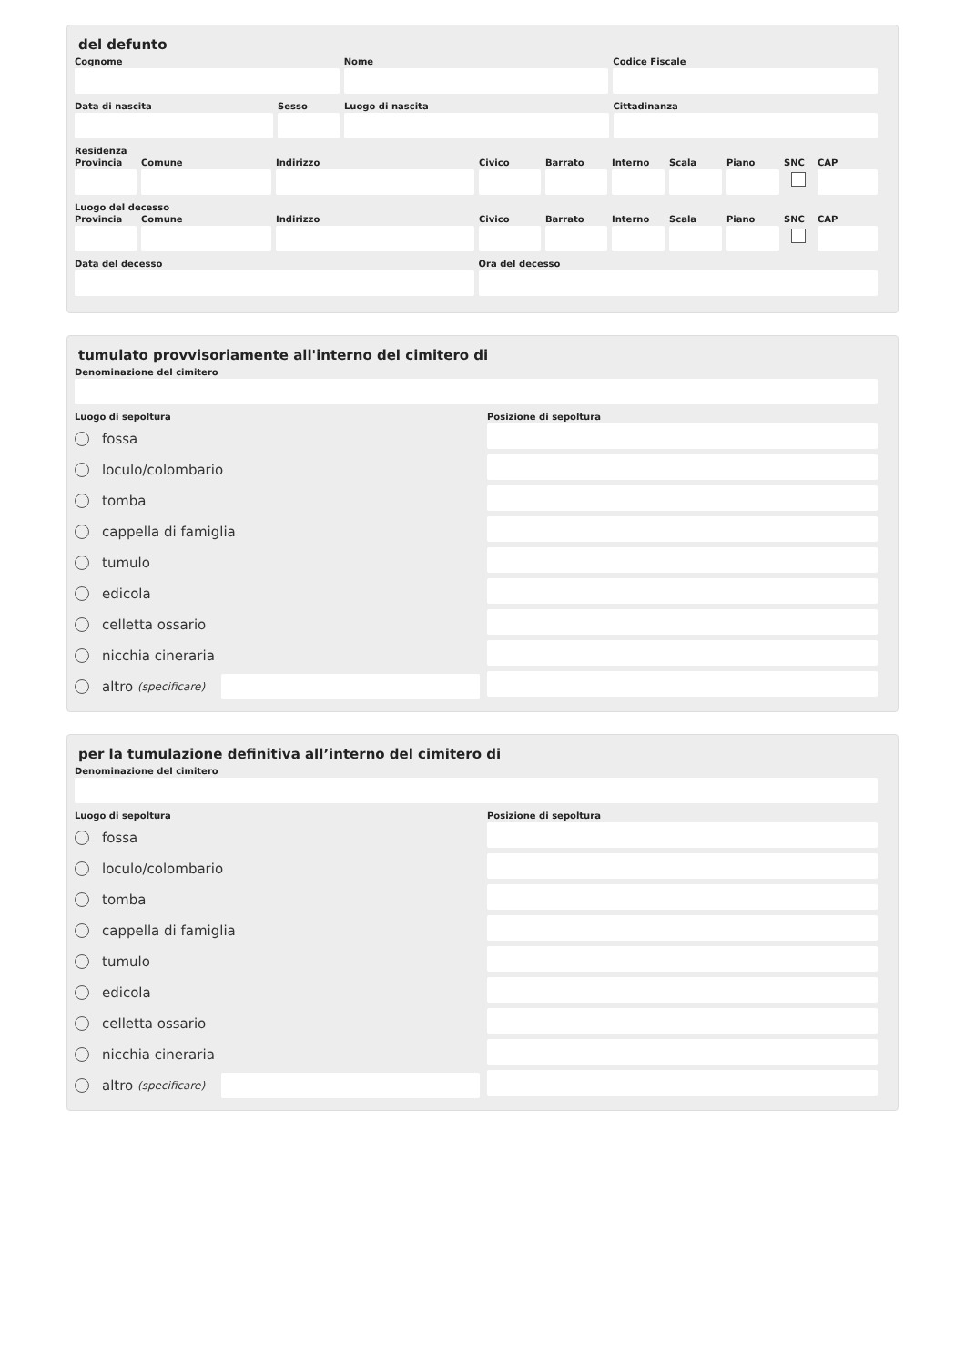del defunto
Cognome Nome Codice Fiscale
Data di nascita Sesso Luogo di nascita Cittadinanza
Residenza
Provincia
Comune Indirizzo Civico Barrato Interno
Scala Piano SNC CAP
Luogo del decesso
Provincia
Comune Indirizzo Civico Barrato Interno
Scala Piano SNC CAP
Data del decesso Ora del decesso
tumulato provvisoriamente all'interno del cimitero di
Denominazione del cimitero
Luogo di sepoltura
fossa
loculo/colombario
tomba
cappella di famiglia
tumulo
edicola
celletta ossario
nicchia cineraria
altro (specificare)
Posizione di sepoltura
per la tumulazione definitiva all’interno del cimitero di
Denominazione del cimitero
Luogo di sepoltura
fossa
loculo/colombario
tomba
cappella di famiglia
tumulo
edicola
celletta ossario
nicchia cineraria
altro (specificare)
Posizione di sepoltura